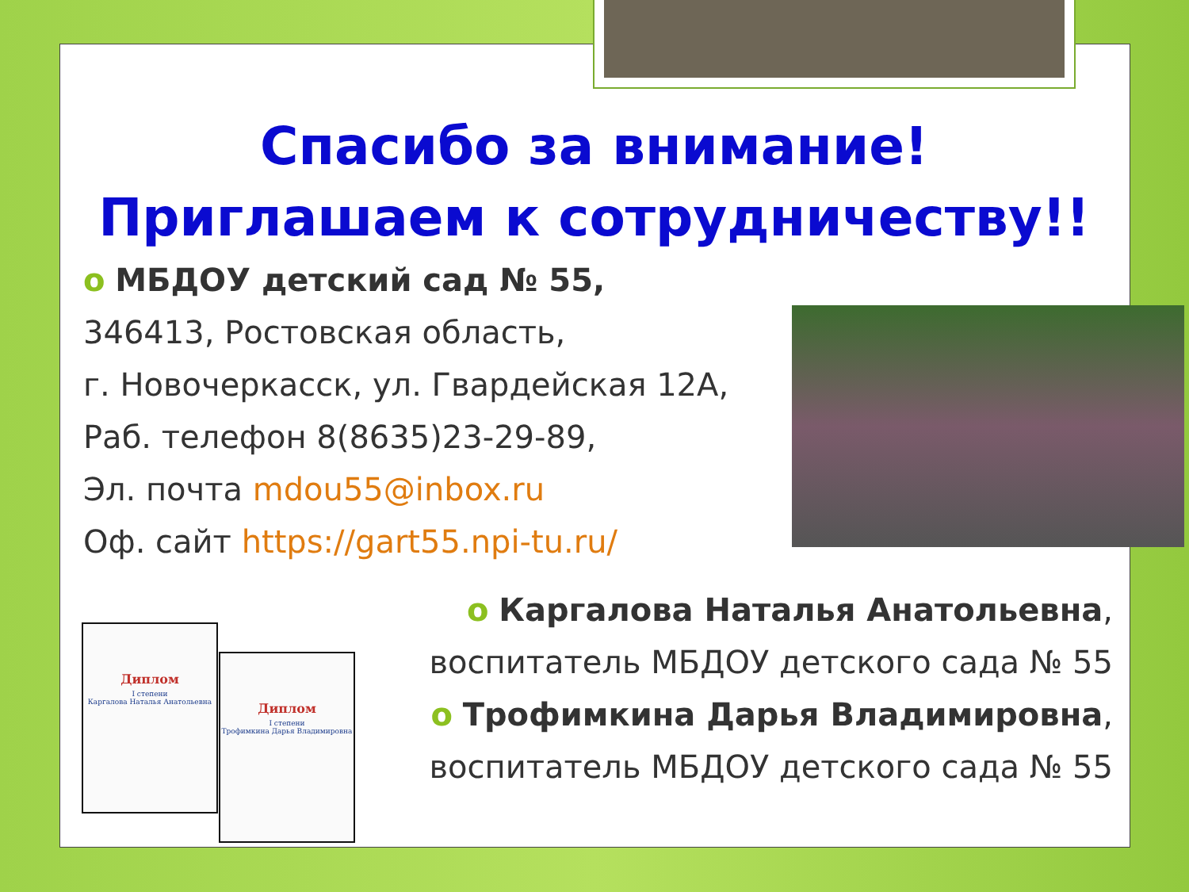Спасибо за внимание!
Приглашаем к сотрудничеству!!
o МБДОУ детский сад № 55,
346413, Ростовская область,
г. Новочеркасск, ул. Гвардейская 12А,
Раб. телефон 8(8635)23-29-89,
Эл. почта mdou55@inbox.ru
Оф. сайт https://gart55.npi-tu.ru/
o Каргалова Наталья Анатольевна,
воспитатель МБДОУ детского сада № 55
o Трофимкина Дарья Владимировна,
воспитатель МБДОУ детского сада № 55
Диплом
I степени
Каргалова Наталья Анатольевна
Диплом
I степени
Трофимкина Дарья Владимировна